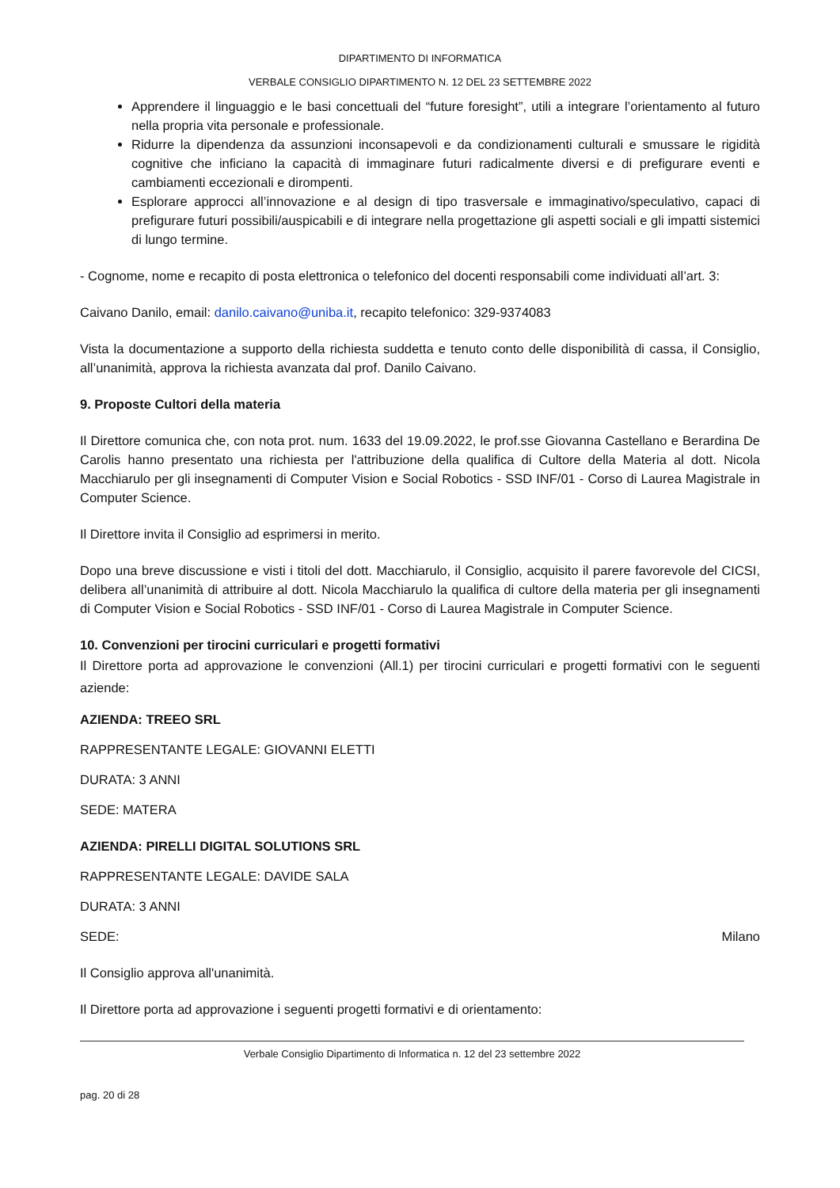DIPARTIMENTO DI INFORMATICA
VERBALE CONSIGLIO DIPARTIMENTO N. 12 DEL 23 SETTEMBRE 2022
Apprendere il linguaggio e le basi concettuali del “future foresight”, utili a integrare l’orientamento al futuro nella propria vita personale e professionale.
Ridurre la dipendenza da assunzioni inconsapevoli e da condizionamenti culturali e smussare le rigidità cognitive che inficiano la capacità di immaginare futuri radicalmente diversi e di prefigurare eventi e cambiamenti eccezionali e dirompenti.
Esplorare approcci all’innovazione e al design di tipo trasversale e immaginativo/speculativo, capaci di prefigurare futuri possibili/auspicabili e di integrare nella progettazione gli aspetti sociali e gli impatti sistemici di lungo termine.
- Cognome, nome e recapito di posta elettronica o telefonico del docenti responsabili come individuati all’art. 3:
Caivano Danilo, email: danilo.caivano@uniba.it, recapito telefonico: 329-9374083
Vista la documentazione a supporto della richiesta suddetta e tenuto conto delle disponibilità di cassa, il Consiglio, all’unanimità, approva la richiesta avanzata dal prof. Danilo Caivano.
9. Proposte Cultori della materia
Il Direttore comunica che, con nota prot. num. 1633 del 19.09.2022, le prof.sse Giovanna Castellano e Berardina De Carolis hanno presentato una richiesta per l'attribuzione della qualifica di Cultore della Materia al dott. Nicola Macchiarulo per gli insegnamenti di Computer Vision e Social Robotics - SSD INF/01 - Corso di Laurea Magistrale in Computer Science.
Il Direttore invita il Consiglio ad esprimersi in merito.
Dopo una breve discussione e visti i titoli del dott. Macchiarulo, il Consiglio, acquisito il parere favorevole del CICSI, delibera all’unanimità di attribuire al dott. Nicola Macchiarulo la qualifica di cultore della materia per gli insegnamenti di Computer Vision e Social Robotics - SSD INF/01 - Corso di Laurea Magistrale in Computer Science.
10. Convenzioni per tirocini curriculari e progetti formativi
Il Direttore porta ad approvazione le convenzioni (All.1) per tirocini curriculari e progetti formativi con le seguenti aziende:
AZIENDA: TREEO SRL
RAPPRESENTANTE LEGALE: GIOVANNI ELETTI
DURATA: 3 ANNI
SEDE: MATERA
AZIENDA: PIRELLI DIGITAL SOLUTIONS SRL
RAPPRESENTANTE LEGALE: DAVIDE SALA
DURATA: 3 ANNI
SEDE: Milano
Il Consiglio approva all'unanimità.
Il Direttore porta ad approvazione i seguenti progetti formativi e di orientamento:
Verbale Consiglio Dipartimento di Informatica n. 12 del 23 settembre 2022
pag. 20 di 28